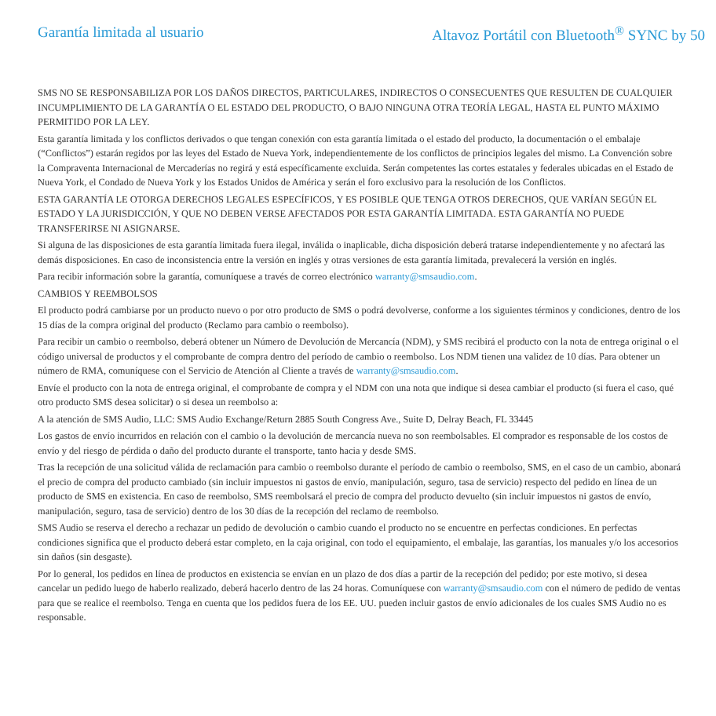Garantía limitada al usuario Altavoz Portátil con Bluetooth<sup>®</sup> SYNC by 50
SMS NO SE RESPONSABILIZA POR LOS DAÑOS DIRECTOS, PARTICULARES, INDIRECTOS O CONSECUENTES QUE RESULTEN DE CUALQUIER INCUMPLIMIENTO DE LA GARANTÍA O EL ESTADO DEL PRODUCTO, O BAJO NINGUNA OTRA TEORÍA LEGAL, HASTA EL PUNTO MÁXIMO PERMITIDO POR LA LEY.
Esta garantía limitada y los conflictos derivados o que tengan conexión con esta garantía limitada o el estado del producto, la documentación o el embalaje (“Conflictos”) estarán regidos por las leyes del Estado de Nueva York, independientemente de los conflictos de principios legales del mismo. La Convención sobre la Compraventa Internacional de Mercaderías no regirá y está específicamente excluida. Serán competentes las cortes estatales y federales ubicadas en el Estado de Nueva York, el Condado de Nueva York y los Estados Unidos de América y serán el foro exclusivo para la resolución de los Conflictos.
ESTA GARANTÍA LE OTORGA DERECHOS LEGALES ESPECÍFICOS, Y ES POSIBLE QUE TENGA OTROS DERECHOS, QUE VARÍAN SEGÚN EL ESTADO Y LA JURISDICCIÓN, Y QUE NO DEBEN VERSE AFECTADOS POR ESTA GARANTÍA LIMITADA. ESTA GARANTÍA NO PUEDE TRANSFERIRSE NI ASIGNARSE.
Si alguna de las disposiciones de esta garantía limitada fuera ilegal, inválida o inaplicable, dicha disposición deberá tratarse independientemente y no afectará las demás disposiciones. En caso de inconsistencia entre la versión en inglés y otras versiones de esta garantía limitada, prevalecerá la versión en inglés.
Para recibir información sobre la garantía, comuníquese a través de correo electrónico warranty@smsaudio.com.
CAMBIOS Y REEMBOLSOS
El producto podrá cambiarse por un producto nuevo o por otro producto de SMS o podrá devolverse, conforme a los siguientes términos y condiciones, dentro de los 15 días de la compra original del producto (Reclamo para cambio o reembolso).
Para recibir un cambio o reembolso, deberá obtener un Número de Devolución de Mercancía (NDM), y SMS recibirá el producto con la nota de entrega original o el código universal de productos y el comprobante de compra dentro del período de cambio o reembolso. Los NDM tienen una validez de 10 días. Para obtener un número de RMA, comuníquese con el Servicio de Atención al Cliente a través de warranty@smsaudio.com.
Envíe el producto con la nota de entrega original, el comprobante de compra y el NDM con una nota que indique si desea cambiar el producto (si fuera el caso, qué otro producto SMS desea solicitar) o si desea un reembolso a:
A la atención de SMS Audio, LLC: SMS Audio Exchange/Return 2885 South Congress Ave., Suite D, Delray Beach, FL 33445
Los gastos de envío incurridos en relación con el cambio o la devolución de mercancía nueva no son reembolsables. El comprador es responsable de los costos de envío y del riesgo de pérdida o daño del producto durante el transporte, tanto hacia y desde SMS.
Tras la recepción de una solicitud válida de reclamación para cambio o reembolso durante el período de cambio o reembolso, SMS, en el caso de un cambio, abonará el precio de compra del producto cambiado (sin incluir impuestos ni gastos de envío, manipulación, seguro, tasa de servicio) respecto del pedido en línea de un producto de SMS en existencia. En caso de reembolso, SMS reembolsará el precio de compra del producto devuelto (sin incluir impuestos ni gastos de envío, manipulación, seguro, tasa de servicio) dentro de los 30 días de la recepción del reclamo de reembolso.
SMS Audio se reserva el derecho a rechazar un pedido de devolución o cambio cuando el producto no se encuentre en perfectas condiciones. En perfectas condiciones significa que el producto deberá estar completo, en la caja original, con todo el equipamiento, el embalaje, las garantías, los manuales y/o los accesorios sin daños (sin desgaste).
Por lo general, los pedidos en línea de productos en existencia se envían en un plazo de dos días a partir de la recepción del pedido; por este motivo, si desea cancelar un pedido luego de haberlo realizado, deberá hacerlo dentro de las 24 horas. Comuníquese con warranty@smsaudio.com con el número de pedido de ventas para que se realice el reembolso. Tenga en cuenta que los pedidos fuera de los EE. UU. pueden incluir gastos de envío adicionales de los cuales SMS Audio no es responsable.